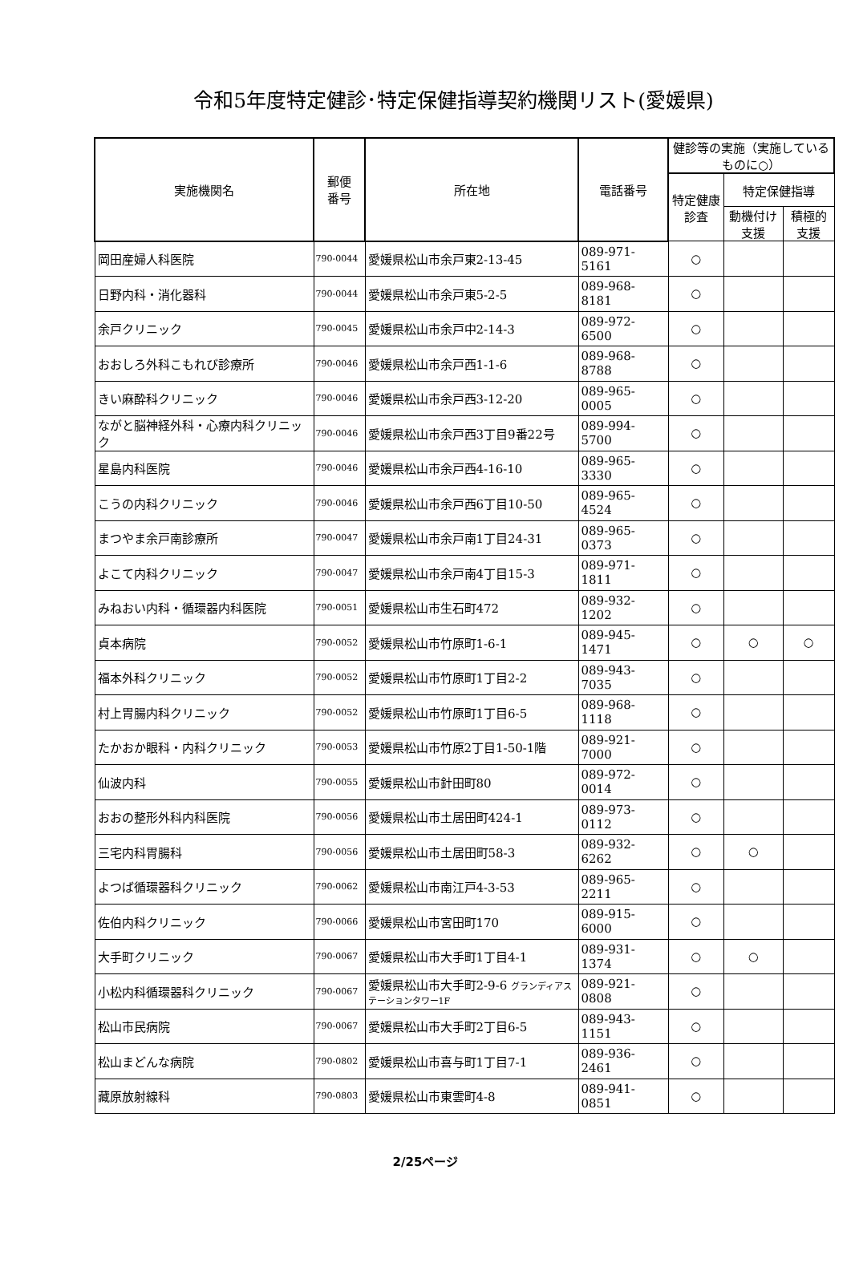令和5年度特定健診･特定保健指導契約機関リスト(愛媛県)
| 実施機関名 | 郵便 番号 | 所在地 | 電話番号 | 健診等の実施（実施しているものに○） | | |
| --- | --- | --- | --- | --- | --- | --- |
| | | | | 特定健康診査 | 特定保健指導 | |
| | | | | | 動機付け支援 | 積極的支援 |
| 岡田産婦人科医院 | 790-0044 | 愛媛県松山市余戸東2-13-45 | 089-971-5161 | ○ | | |
| 日野内科・消化器科 | 790-0044 | 愛媛県松山市余戸東5-2-5 | 089-968-8181 | ○ | | |
| 余戸クリニック | 790-0045 | 愛媛県松山市余戸中2-14-3 | 089-972-6500 | ○ | | |
| おおしろ外科こもれび診療所 | 790-0046 | 愛媛県松山市余戸西1-1-6 | 089-968-8788 | ○ | | |
| きい麻酔科クリニック | 790-0046 | 愛媛県松山市余戸西3-12-20 | 089-965-0005 | ○ | | |
| ながと脳神経外科・心療内科クリニック | 790-0046 | 愛媛県松山市余戸西3丁目9番22号 | 089-994-5700 | ○ | | |
| 星島内科医院 | 790-0046 | 愛媛県松山市余戸西4-16-10 | 089-965-3330 | ○ | | |
| こうの内科クリニック | 790-0046 | 愛媛県松山市余戸西6丁目10-50 | 089-965-4524 | ○ | | |
| まつやま余戸南診療所 | 790-0047 | 愛媛県松山市余戸南1丁目24-31 | 089-965-0373 | ○ | | |
| よこて内科クリニック | 790-0047 | 愛媛県松山市余戸南4丁目15-3 | 089-971-1811 | ○ | | |
| みねおい内科・循環器内科医院 | 790-0051 | 愛媛県松山市生石町472 | 089-932-1202 | ○ | | |
| 貞本病院 | 790-0052 | 愛媛県松山市竹原町1-6-1 | 089-945-1471 | ○ | ○ | ○ |
| 福本外科クリニック | 790-0052 | 愛媛県松山市竹原町1丁目2-2 | 089-943-7035 | ○ | | |
| 村上胃腸内科クリニック | 790-0052 | 愛媛県松山市竹原町1丁目6-5 | 089-968-1118 | ○ | | |
| たかおか眼科・内科クリニック | 790-0053 | 愛媛県松山市竹原2丁目1-50-1階 | 089-921-7000 | ○ | | |
| 仙波内科 | 790-0055 | 愛媛県松山市針田町80 | 089-972-0014 | ○ | | |
| おおの整形外科内科医院 | 790-0056 | 愛媛県松山市土居田町424-1 | 089-973-0112 | ○ | | |
| 三宅内科胃腸科 | 790-0056 | 愛媛県松山市土居田町58-3 | 089-932-6262 | ○ | ○ | |
| よつば循環器科クリニック | 790-0062 | 愛媛県松山市南江戸4-3-53 | 089-965-2211 | ○ | | |
| 佐伯内科クリニック | 790-0066 | 愛媛県松山市宮田町170 | 089-915-6000 | ○ | | |
| 大手町クリニック | 790-0067 | 愛媛県松山市大手町1丁目4-1 | 089-931-1374 | ○ | ○ | |
| 小松内科循環器科クリニック | 790-0067 | 愛媛県松山市大手町2-9-6 グランディアステーションタワー1F | 089-921-0808 | ○ | | |
| 松山市民病院 | 790-0067 | 愛媛県松山市大手町2丁目6-5 | 089-943-1151 | ○ | | |
| 松山まどんな病院 | 790-0802 | 愛媛県松山市喜与町1丁目7-1 | 089-936-2461 | ○ | | |
| 藏原放射線科 | 790-0803 | 愛媛県松山市東雲町4-8 | 089-941-0851 | ○ | | |
2/25ページ